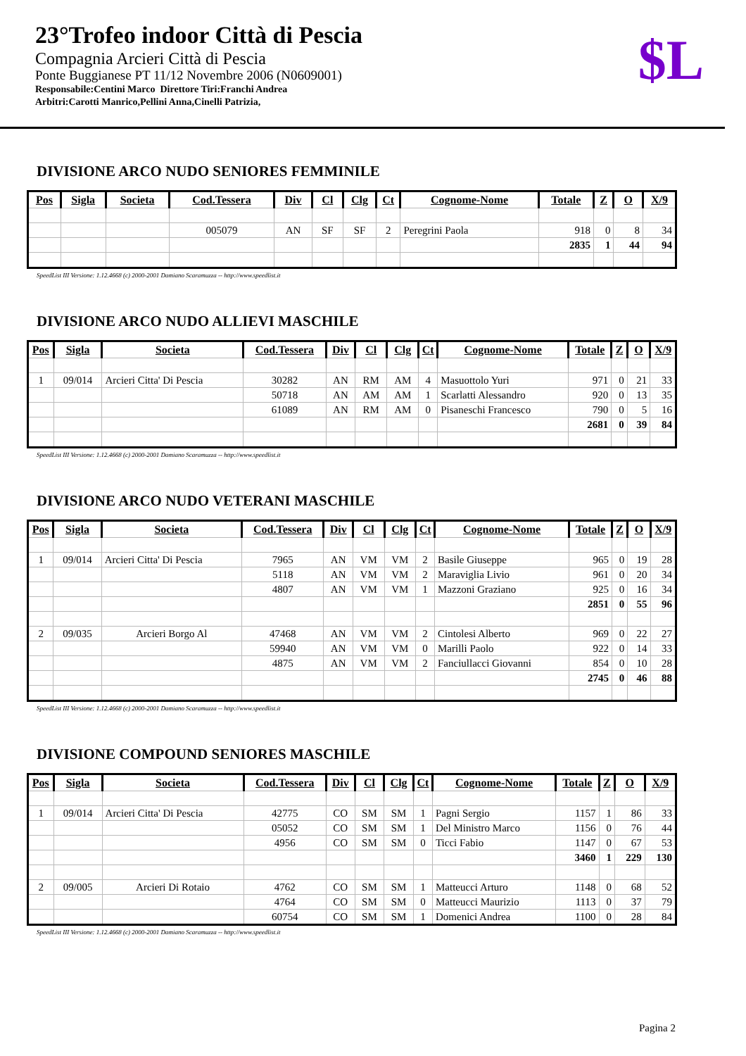23°Trofeo indoor Città di Pescia
Compagnia Arcieri Città di Pescia
Ponte Buggianese PT 11/12 Novembre 2006 (N0609001)
Responsabile:Centini Marco Direttore Tiri:Franchi Andrea
Arbitri:Carotti Manrico,Pellini Anna,Cinelli Patrizia,
$L
DIVISIONE ARCO NUDO SENIORES FEMMINILE
| Pos | Sigla | Societa | Cod.Tessera | Div | Cl | Clg | Ct | Cognome-Nome | Totale | Z | O | X/9 |
| --- | --- | --- | --- | --- | --- | --- | --- | --- | --- | --- | --- | --- |
| | | | 005079 | AN | SF | SF | 2 | Peregrini Paola | 918 | 0 | 8 | 34 |
| | | | | | | | | | 2835 | 1 | 44 | 94 |
SpeedList III Versione: 1.12.4668 (c) 2000-2001 Damiano Scaramuzza -- http://www.speedlist.it
DIVISIONE ARCO NUDO ALLIEVI MASCHILE
| Pos | Sigla | Societa | Cod.Tessera | Div | Cl | Clg | Ct | Cognome-Nome | Totale | Z | O | X/9 |
| --- | --- | --- | --- | --- | --- | --- | --- | --- | --- | --- | --- | --- |
| 1 | 09/014 | Arcieri Citta' Di Pescia | 30282 | AN | RM | AM | 4 | Masuottolo Yuri | 971 | 0 | 21 | 33 |
| | | | 50718 | AN | AM | AM | 1 | Scarlatti Alessandro | 920 | 0 | 13 | 35 |
| | | | 61089 | AN | RM | AM | 0 | Pisaneschi Francesco | 790 | 0 | 5 | 16 |
| | | | | | | | | | 2681 | 0 | 39 | 84 |
SpeedList III Versione: 1.12.4668 (c) 2000-2001 Damiano Scaramuzza -- http://www.speedlist.it
DIVISIONE ARCO NUDO VETERANI MASCHILE
| Pos | Sigla | Societa | Cod.Tessera | Div | Cl | Clg | Ct | Cognome-Nome | Totale | Z | O | X/9 |
| --- | --- | --- | --- | --- | --- | --- | --- | --- | --- | --- | --- | --- |
| 1 | 09/014 | Arcieri Citta' Di Pescia | 7965 | AN | VM | VM | 2 | Basile Giuseppe | 965 | 0 | 19 | 28 |
| | | | 5118 | AN | VM | VM | 2 | Maraviglia Livio | 961 | 0 | 20 | 34 |
| | | | 4807 | AN | VM | VM | 1 | Mazzoni Graziano | 925 | 0 | 16 | 34 |
| | | | | | | | | | 2851 | 0 | 55 | 96 |
| 2 | 09/035 | Arcieri Borgo Al | 47468 | AN | VM | VM | 2 | Cintolesi Alberto | 969 | 0 | 22 | 27 |
| | | | 59940 | AN | VM | VM | 0 | Marilli Paolo | 922 | 0 | 14 | 33 |
| | | | 4875 | AN | VM | VM | 2 | Fanciullacci Giovanni | 854 | 0 | 10 | 28 |
| | | | | | | | | | 2745 | 0 | 46 | 88 |
SpeedList III Versione: 1.12.4668 (c) 2000-2001 Damiano Scaramuzza -- http://www.speedlist.it
DIVISIONE COMPOUND SENIORES MASCHILE
| Pos | Sigla | Societa | Cod.Tessera | Div | Cl | Clg | Ct | Cognome-Nome | Totale | Z | O | X/9 |
| --- | --- | --- | --- | --- | --- | --- | --- | --- | --- | --- | --- | --- |
| 1 | 09/014 | Arcieri Citta' Di Pescia | 42775 | CO | SM | SM | 1 | Pagni Sergio | 1157 | 1 | 86 | 33 |
| | | | 05052 | CO | SM | SM | 1 | Del Ministro Marco | 1156 | 0 | 76 | 44 |
| | | | 4956 | CO | SM | SM | 0 | Ticci Fabio | 1147 | 0 | 67 | 53 |
| | | | | | | | | | 3460 | 1 | 229 | 130 |
| 2 | 09/005 | Arcieri Di Rotaio | 4762 | CO | SM | SM | 1 | Matteucci Arturo | 1148 | 0 | 68 | 52 |
| | | | 4764 | CO | SM | SM | 0 | Matteucci Maurizio | 1113 | 0 | 37 | 79 |
| | | | 60754 | CO | SM | SM | 1 | Domenici Andrea | 1100 | 0 | 28 | 84 |
SpeedList III Versione: 1.12.4668 (c) 2000-2001 Damiano Scaramuzza -- http://www.speedlist.it
Pagina 2